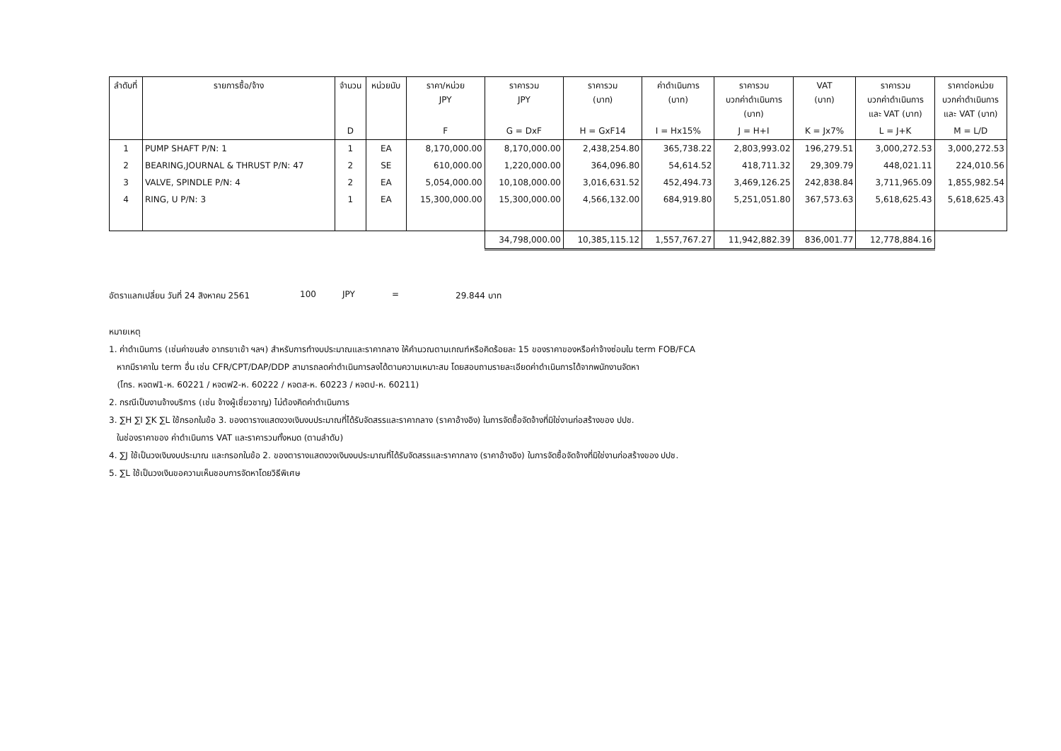| ลำดับที่ | รายการซื้อ/จ้าง | จำนวน | หน่วยนับ | ราคา/หน่วย JPY | ราคารวม JPY | ราคารวม (บาท) | ค่าดำเนินการ (บาท) | ราคารวม บวกค่าดำเนินการ (บาท) | VAT (บาท) | ราคารวม บวกค่าดำเนินการ และ VAT (บาท) | ราคาต่อหน่วย บวกค่าดำเนินการ และ VAT (บาท) |
| --- | --- | --- | --- | --- | --- | --- | --- | --- | --- | --- | --- |
| | | D | | F | G = DxF | H = GxF14 | I = Hx15% | J = H+I | K = Jx7% | L = J+K | M = L/D |
| 1 | PUMP SHAFT P/N: 1 | 1 | EA | 8,170,000.00 | 8,170,000.00 | 2,438,254.80 | 365,738.22 | 2,803,993.02 | 196,279.51 | 3,000,272.53 | 3,000,272.53 |
| 2 | BEARING,JOURNAL & THRUST P/N: 47 | 2 | SE | 610,000.00 | 1,220,000.00 | 364,096.80 | 54,614.52 | 418,711.32 | 29,309.79 | 448,021.11 | 224,010.56 |
| 3 | VALVE, SPINDLE P/N: 4 | 2 | EA | 5,054,000.00 | 10,108,000.00 | 3,016,631.52 | 452,494.73 | 3,469,126.25 | 242,838.84 | 3,711,965.09 | 1,855,982.54 |
| 4 | RING, U P/N: 3 | 1 | EA | 15,300,000.00 | 15,300,000.00 | 4,566,132.00 | 684,919.80 | 5,251,051.80 | 367,573.63 | 5,618,625.43 | 5,618,625.43 |
| | | | | | 34,798,000.00 | 10,385,115.12 | 1,557,767.27 | 11,942,882.39 | 836,001.77 | 12,778,884.16 | |
อัตราแลกเปลี่ยน วันที่ 24 สิงหาคม 2561 100 JPY = 29.844 บาท
หมายเหตุ
1. ค่าดำเนินการ (เช่นค่าขนส่ง อากรขาเข้า ฯลฯ) สำหรับการทำงบประมาณและราคากลาง ให้คำนวณตามเกณฑ์หรือคิดร้อยละ 15 ของราคาของหรือค่าจ้างซ่อมใน term FOB/FCA
หากมีราคาใน term อื่น เช่น CFR/CPT/DAP/DDP สามารถลดค่าดำเนินการลงได้ตามความเหมาะสม โดยสอบถามรายละเอียดค่าดำเนินการได้จากพนักงานจัดหา
(โทร. หจตฟ1-ห. 60221 / หจตฟ2-ห. 60222 / หจตส-ห. 60223 / หจตป-ห. 60211)
2. กรณีเป็นงานจ้างบริการ (เช่น จ้างผู้เชี่ยวชาญ) ไม่ต้องคิดค่าดำเนินการ
3. ∑H ∑I ∑K ∑L ใช้กรอกในข้อ 3. ของตารางแสดงวงเงินงบประมาณที่ได้รับจัดสรรและราคากลาง (ราคาอ้างอิง) ในการจัดซื้อจัดจ้างที่มิใช่งานก่อสร้างของ ปปช.
ในช่องราคาของ ค่าดำเนินการ VAT และราคารวมทั้งหมด (ตามลำดับ)
4. ∑J ใช้เป็นวงเงินงบประมาณ และกรอกในข้อ 2. ของตารางแสดงวงเงินงบประมาณที่ได้รับจัดสรรและราคากลาง (ราคาอ้างอิง) ในการจัดซื้อจัดจ้างที่มิใช่งานก่อสร้างของ ปปช.
5. ∑L ใช้เป็นวงเงินขอความเห็นชอบการจัดหาโดยวิธีพิเศษ